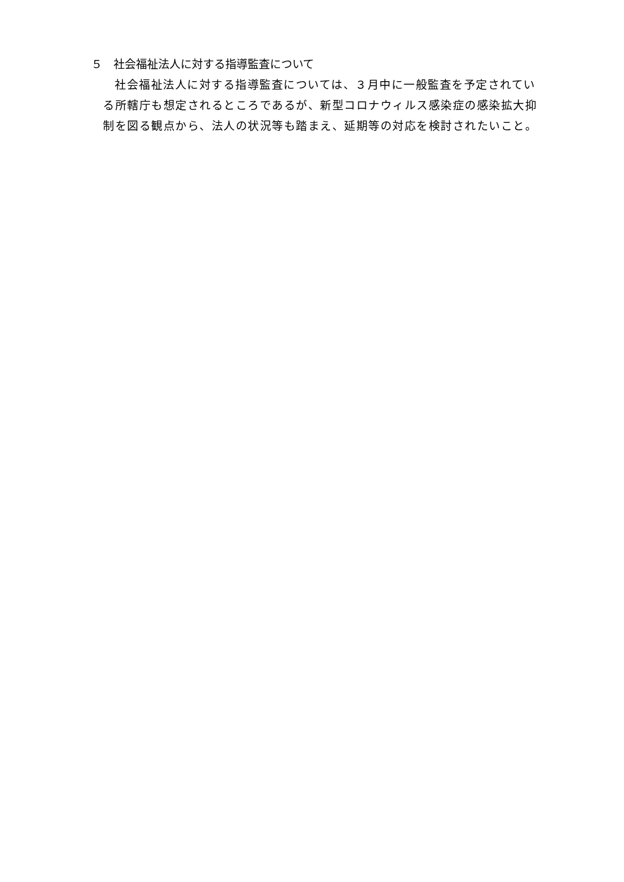５　社会福祉法人に対する指導監査について
社会福祉法人に対する指導監査については、３月中に一般監査を予定されている所轄庁も想定されるところであるが、新型コロナウィルス感染症の感染拡大抑制を図る観点から、法人の状況等も踏まえ、延期等の対応を検討されたいこと。